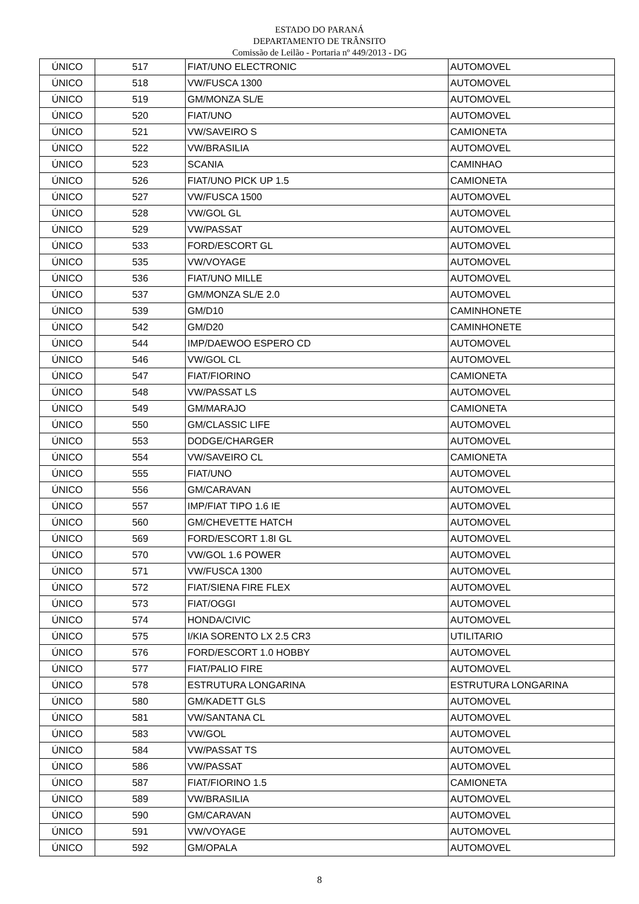ESTADO DO PARANÁ
DEPARTAMENTO DE TRÂNSITO
Comissão de Leilão - Portaria nº 449/2013 - DG
| ÚNICO | 517 | FIAT/UNO ELECTRONIC | AUTOMOVEL |
| ÚNICO | 518 | VW/FUSCA 1300 | AUTOMOVEL |
| ÚNICO | 519 | GM/MONZA SL/E | AUTOMOVEL |
| ÚNICO | 520 | FIAT/UNO | AUTOMOVEL |
| ÚNICO | 521 | VW/SAVEIRO S | CAMIONETA |
| ÚNICO | 522 | VW/BRASILIA | AUTOMOVEL |
| ÚNICO | 523 | SCANIA | CAMINHAO |
| ÚNICO | 526 | FIAT/UNO PICK UP 1.5 | CAMIONETA |
| ÚNICO | 527 | VW/FUSCA 1500 | AUTOMOVEL |
| ÚNICO | 528 | VW/GOL GL | AUTOMOVEL |
| ÚNICO | 529 | VW/PASSAT | AUTOMOVEL |
| ÚNICO | 533 | FORD/ESCORT GL | AUTOMOVEL |
| ÚNICO | 535 | VW/VOYAGE | AUTOMOVEL |
| ÚNICO | 536 | FIAT/UNO MILLE | AUTOMOVEL |
| ÚNICO | 537 | GM/MONZA SL/E 2.0 | AUTOMOVEL |
| ÚNICO | 539 | GM/D10 | CAMINHONETE |
| ÚNICO | 542 | GM/D20 | CAMINHONETE |
| ÚNICO | 544 | IMP/DAEWOO ESPERO CD | AUTOMOVEL |
| ÚNICO | 546 | VW/GOL CL | AUTOMOVEL |
| ÚNICO | 547 | FIAT/FIORINO | CAMIONETA |
| ÚNICO | 548 | VW/PASSAT LS | AUTOMOVEL |
| ÚNICO | 549 | GM/MARAJO | CAMIONETA |
| ÚNICO | 550 | GM/CLASSIC LIFE | AUTOMOVEL |
| ÚNICO | 553 | DODGE/CHARGER | AUTOMOVEL |
| ÚNICO | 554 | VW/SAVEIRO CL | CAMIONETA |
| ÚNICO | 555 | FIAT/UNO | AUTOMOVEL |
| ÚNICO | 556 | GM/CARAVAN | AUTOMOVEL |
| ÚNICO | 557 | IMP/FIAT TIPO 1.6 IE | AUTOMOVEL |
| ÚNICO | 560 | GM/CHEVETTE HATCH | AUTOMOVEL |
| ÚNICO | 569 | FORD/ESCORT 1.8I GL | AUTOMOVEL |
| ÚNICO | 570 | VW/GOL 1.6 POWER | AUTOMOVEL |
| ÚNICO | 571 | VW/FUSCA 1300 | AUTOMOVEL |
| ÚNICO | 572 | FIAT/SIENA FIRE FLEX | AUTOMOVEL |
| ÚNICO | 573 | FIAT/OGGI | AUTOMOVEL |
| ÚNICO | 574 | HONDA/CIVIC | AUTOMOVEL |
| ÚNICO | 575 | I/KIA SORENTO LX 2.5 CR3 | UTILITARIO |
| ÚNICO | 576 | FORD/ESCORT 1.0 HOBBY | AUTOMOVEL |
| ÚNICO | 577 | FIAT/PALIO FIRE | AUTOMOVEL |
| ÚNICO | 578 | ESTRUTURA LONGARINA | ESTRUTURA LONGARINA |
| ÚNICO | 580 | GM/KADETT GLS | AUTOMOVEL |
| ÚNICO | 581 | VW/SANTANA CL | AUTOMOVEL |
| ÚNICO | 583 | VW/GOL | AUTOMOVEL |
| ÚNICO | 584 | VW/PASSAT TS | AUTOMOVEL |
| ÚNICO | 586 | VW/PASSAT | AUTOMOVEL |
| ÚNICO | 587 | FIAT/FIORINO 1.5 | CAMIONETA |
| ÚNICO | 589 | VW/BRASILIA | AUTOMOVEL |
| ÚNICO | 590 | GM/CARAVAN | AUTOMOVEL |
| ÚNICO | 591 | VW/VOYAGE | AUTOMOVEL |
| ÚNICO | 592 | GM/OPALA | AUTOMOVEL |
8